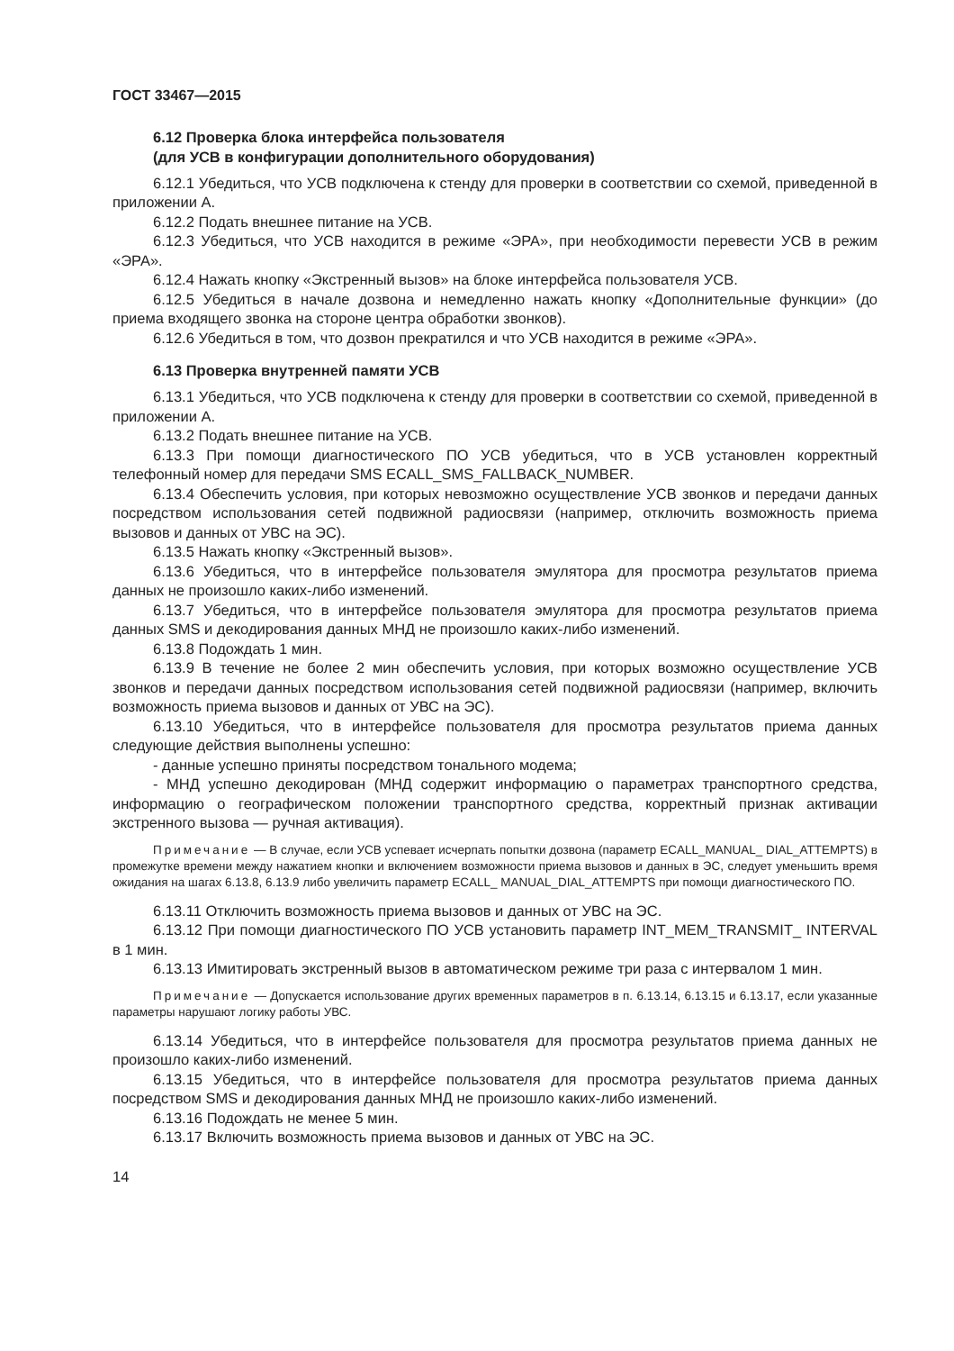ГОСТ 33467—2015
6.12 Проверка блока интерфейса пользователя
(для УСВ в конфигурации дополнительного оборудования)
6.12.1 Убедиться, что УСВ подключена к стенду для проверки в соответствии со схемой, приведенной в приложении А.
6.12.2 Подать внешнее питание на УСВ.
6.12.3 Убедиться, что УСВ находится в режиме «ЭРА», при необходимости перевести УСВ в режим «ЭРА».
6.12.4 Нажать кнопку «Экстренный вызов» на блоке интерфейса пользователя УСВ.
6.12.5 Убедиться в начале дозвона и немедленно нажать кнопку «Дополнительные функции» (до приема входящего звонка на стороне центра обработки звонков).
6.12.6 Убедиться в том, что дозвон прекратился и что УСВ находится в режиме «ЭРА».
6.13 Проверка внутренней памяти УСВ
6.13.1 Убедиться, что УСВ подключена к стенду для проверки в соответствии со схемой, приведенной в приложении А.
6.13.2 Подать внешнее питание на УСВ.
6.13.3 При помощи диагностического ПО УСВ убедиться, что в УСВ установлен корректный телефонный номер для передачи SMS ECALL_SMS_FALLBACK_NUMBER.
6.13.4 Обеспечить условия, при которых невозможно осуществление УСВ звонков и передачи данных посредством использования сетей подвижной радиосвязи (например, отключить возможность приема вызовов и данных от УВС на ЭС).
6.13.5 Нажать кнопку «Экстренный вызов».
6.13.6 Убедиться, что в интерфейсе пользователя эмулятора для просмотра результатов приема данных не произошло каких-либо изменений.
6.13.7 Убедиться, что в интерфейсе пользователя эмулятора для просмотра результатов приема данных SMS и декодирования данных МНД не произошло каких-либо изменений.
6.13.8 Подождать 1 мин.
6.13.9 В течение не более 2 мин обеспечить условия, при которых возможно осуществление УСВ звонков и передачи данных посредством использования сетей подвижной радиосвязи (например, включить возможность приема вызовов и данных от УВС на ЭС).
6.13.10 Убедиться, что в интерфейсе пользователя для просмотра результатов приема данных следующие действия выполнены успешно:
- данные успешно приняты посредством тонального модема;
- МНД успешно декодирован (МНД содержит информацию о параметрах транспортного средства, информацию о географическом положении транспортного средства, корректный признак активации экстренного вызова — ручная активация).
Примечание — В случае, если УСВ успевает исчерпать попытки дозвона (параметр ECALL_MANUAL_ DIAL_ATTEMPTS) в промежутке времени между нажатием кнопки и включением возможности приема вызовов и данных в ЭС, следует уменьшить время ожидания на шагах 6.13.8, 6.13.9 либо увеличить параметр ECALL_ MANUAL_DIAL_ATTEMPTS при помощи диагностического ПО.
6.13.11 Отключить возможность приема вызовов и данных от УВС на ЭС.
6.13.12 При помощи диагностического ПО УСВ установить параметр INT_MEM_TRANSMIT_ INTERVAL в 1 мин.
6.13.13 Имитировать экстренный вызов в автоматическом режиме три раза с интервалом 1 мин.
Примечание — Допускается использование других временных параметров в п. 6.13.14, 6.13.15 и 6.13.17, если указанные параметры нарушают логику работы УВС.
6.13.14 Убедиться, что в интерфейсе пользователя для просмотра результатов приема данных не произошло каких-либо изменений.
6.13.15 Убедиться, что в интерфейсе пользователя для просмотра результатов приема данных посредством SMS и декодирования данных МНД не произошло каких-либо изменений.
6.13.16 Подождать не менее 5 мин.
6.13.17 Включить возможность приема вызовов и данных от УВС на ЭС.
14